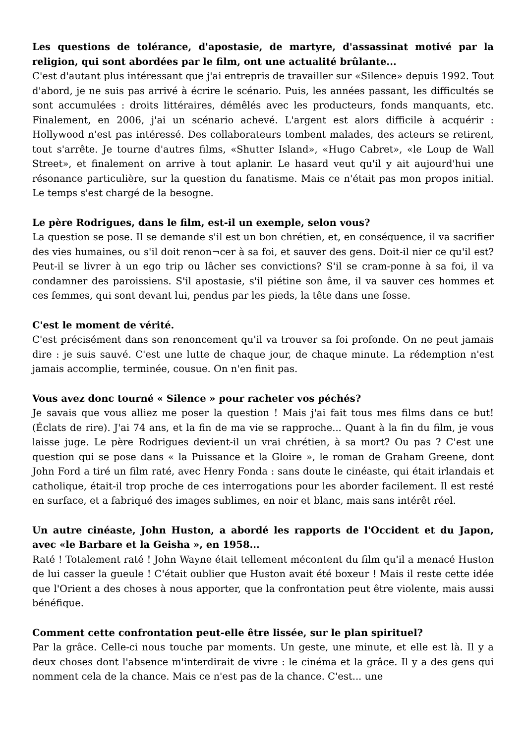Les questions de tolérance, d'apostasie, de martyre, d'assassinat motivé par la religion, qui sont abordées par le film, ont une actualité brûlante...
C'est d'autant plus intéressant que j'ai entrepris de travailler sur «Silence» depuis 1992. Tout d'abord, je ne suis pas arrivé à écrire le scénario. Puis, les années passant, les difficultés se sont accumulées : droits littéraires, démêlés avec les producteurs, fonds manquants, etc. Finalement, en 2006, j'ai un scénario achevé. L'argent est alors difficile à acquérir : Hollywood n'est pas intéressé. Des collaborateurs tombent malades, des acteurs se retirent, tout s'arrête. Je tourne d'autres films, «Shutter Island», «Hugo Cabret», «le Loup de Wall Street», et finalement on arrive à tout aplanir. Le hasard veut qu'il y ait aujourd'hui une résonance particulière, sur la question du fanatisme. Mais ce n'était pas mon propos initial. Le temps s'est chargé de la besogne.
Le père Rodrigues, dans le film, est-il un exemple, selon vous?
La question se pose. Il se demande s'il est un bon chrétien, et, en conséquence, il va sacrifier des vies humaines, ou s'il doit renon¬cer à sa foi, et sauver des gens. Doit-il nier ce qu'il est? Peut-il se livrer à un ego trip ou lâcher ses convictions? S'il se cram-ponne à sa foi, il va condamner des paroissiens. S'il apostasie, s'il piétine son âme, il va sauver ces hommes et ces femmes, qui sont devant lui, pendus par les pieds, la tête dans une fosse.
C'est le moment de vérité.
C'est précisément dans son renoncement qu'il va trouver sa foi profonde. On ne peut jamais dire : je suis sauvé. C'est une lutte de chaque jour, de chaque minute. La rédemption n'est jamais accomplie, terminée, cousue. On n'en finit pas.
Vous avez donc tourné « Silence » pour racheter vos péchés?
Je savais que vous alliez me poser la question ! Mais j'ai fait tous mes films dans ce but! (Éclats de rire). J'ai 74 ans, et la fin de ma vie se rapproche... Quant à la fin du film, je vous laisse juge. Le père Rodrigues devient-il un vrai chrétien, à sa mort? Ou pas ? C'est une question qui se pose dans « la Puissance et la Gloire », le roman de Graham Greene, dont John Ford a tiré un film raté, avec Henry Fonda : sans doute le cinéaste, qui était irlandais et catholique, était-il trop proche de ces interrogations pour les aborder facilement. Il est resté en surface, et a fabriqué des images sublimes, en noir et blanc, mais sans intérêt réel.
Un autre cinéaste, John Huston, a abordé les rapports de l'Occident et du Japon, avec «le Barbare et la Geisha », en 1958...
Raté ! Totalement raté ! John Wayne était tellement mécontent du film qu'il a menacé Huston de lui casser la gueule ! C'était oublier que Huston avait été boxeur ! Mais il reste cette idée que l'Orient a des choses à nous apporter, que la confrontation peut être violente, mais aussi bénéfique.
Comment cette confrontation peut-elle être lissée, sur le plan spirituel?
Par la grâce. Celle-ci nous touche par moments. Un geste, une minute, et elle est là. Il y a deux choses dont l'absence m'interdirait de vivre : le cinéma et la grâce. Il y a des gens qui nomment cela de la chance. Mais ce n'est pas de la chance. C'est... une